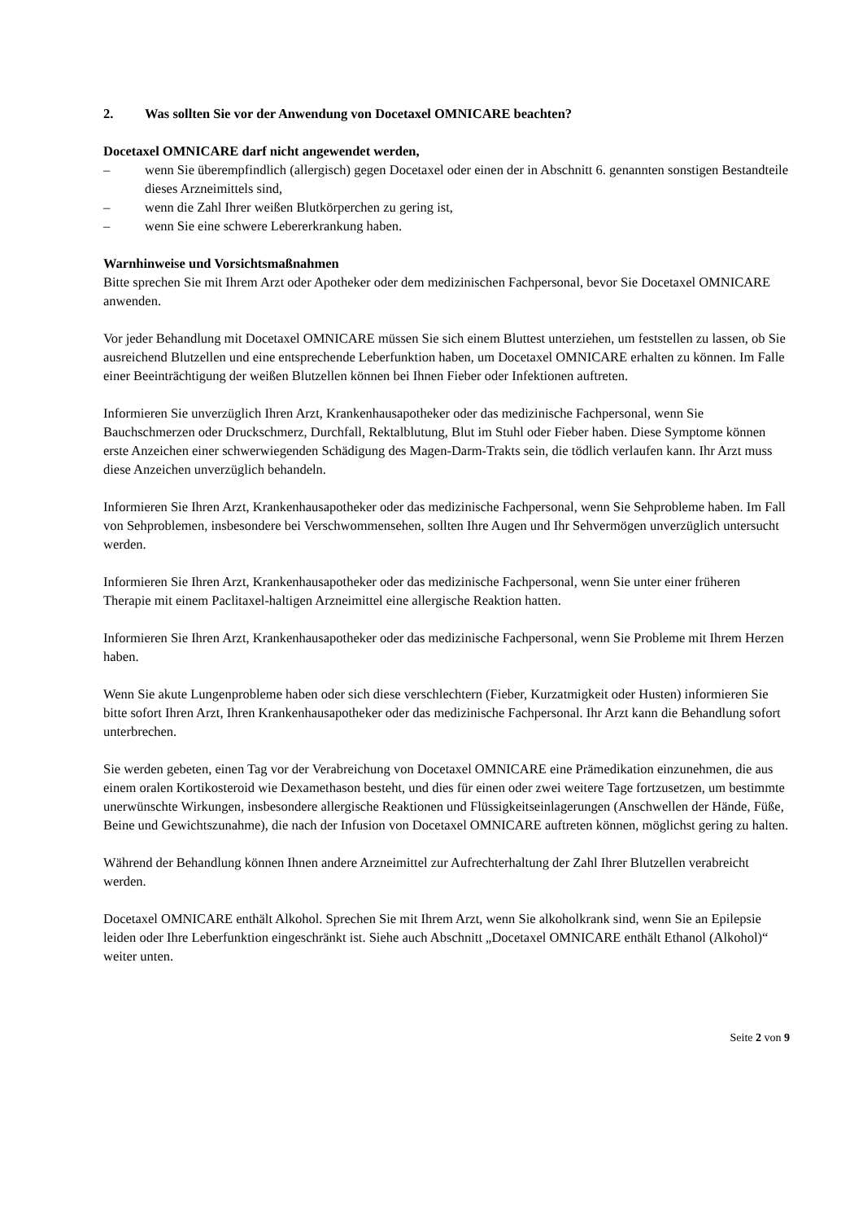2. Was sollten Sie vor der Anwendung von Docetaxel OMNICARE beachten?
Docetaxel OMNICARE darf nicht angewendet werden,
– wenn Sie überempfindlich (allergisch) gegen Docetaxel oder einen der in Abschnitt 6. genannten sonstigen Bestandteile dieses Arzneimittels sind,
– wenn die Zahl Ihrer weißen Blutkörperchen zu gering ist,
– wenn Sie eine schwere Lebererkrankung haben.
Warnhinweise und Vorsichtsmaßnahmen
Bitte sprechen Sie mit Ihrem Arzt oder Apotheker oder dem medizinischen Fachpersonal, bevor Sie Docetaxel OMNICARE anwenden.
Vor jeder Behandlung mit Docetaxel OMNICARE müssen Sie sich einem Bluttest unterziehen, um feststellen zu lassen, ob Sie ausreichend Blutzellen und eine entsprechende Leberfunktion haben, um Docetaxel OMNICARE erhalten zu können. Im Falle einer Beeinträchtigung der weißen Blutzellen können bei Ihnen Fieber oder Infektionen auftreten.
Informieren Sie unverzüglich Ihren Arzt, Krankenhausapotheker oder das medizinische Fachpersonal, wenn Sie Bauchschmerzen oder Druckschmerz, Durchfall, Rektalblutung, Blut im Stuhl oder Fieber haben. Diese Symptome können erste Anzeichen einer schwerwiegenden Schädigung des Magen-Darm-Trakts sein, die tödlich verlaufen kann. Ihr Arzt muss diese Anzeichen unverzüglich behandeln.
Informieren Sie Ihren Arzt, Krankenhausapotheker oder das medizinische Fachpersonal, wenn Sie Sehprobleme haben. Im Fall von Sehproblemen, insbesondere bei Verschwommensehen, sollten Ihre Augen und Ihr Sehvermögen unverzüglich untersucht werden.
Informieren Sie Ihren Arzt, Krankenhausapotheker oder das medizinische Fachpersonal, wenn Sie unter einer früheren Therapie mit einem Paclitaxel-haltigen Arzneimittel eine allergische Reaktion hatten.
Informieren Sie Ihren Arzt, Krankenhausapotheker oder das medizinische Fachpersonal, wenn Sie Probleme mit Ihrem Herzen haben.
Wenn Sie akute Lungenprobleme haben oder sich diese verschlechtern (Fieber, Kurzatmigkeit oder Husten) informieren Sie bitte sofort Ihren Arzt, Ihren Krankenhausapotheker oder das medizinische Fachpersonal. Ihr Arzt kann die Behandlung sofort unterbrechen.
Sie werden gebeten, einen Tag vor der Verabreichung von Docetaxel OMNICARE eine Prämedikation einzunehmen, die aus einem oralen Kortikosteroid wie Dexamethason besteht, und dies für einen oder zwei weitere Tage fortzusetzen, um bestimmte unerwünschte Wirkungen, insbesondere allergische Reaktionen und Flüssigkeitseinlagerungen (Anschwellen der Hände, Füße, Beine und Gewichtszunahme), die nach der Infusion von Docetaxel OMNICARE auftreten können, möglichst gering zu halten.
Während der Behandlung können Ihnen andere Arzneimittel zur Aufrechterhaltung der Zahl Ihrer Blutzellen verabreicht werden.
Docetaxel OMNICARE enthält Alkohol. Sprechen Sie mit Ihrem Arzt, wenn Sie alkoholkrank sind, wenn Sie an Epilepsie leiden oder Ihre Leberfunktion eingeschränkt ist. Siehe auch Abschnitt „Docetaxel OMNICARE enthält Ethanol (Alkohol)“ weiter unten.
Seite 2 von 9